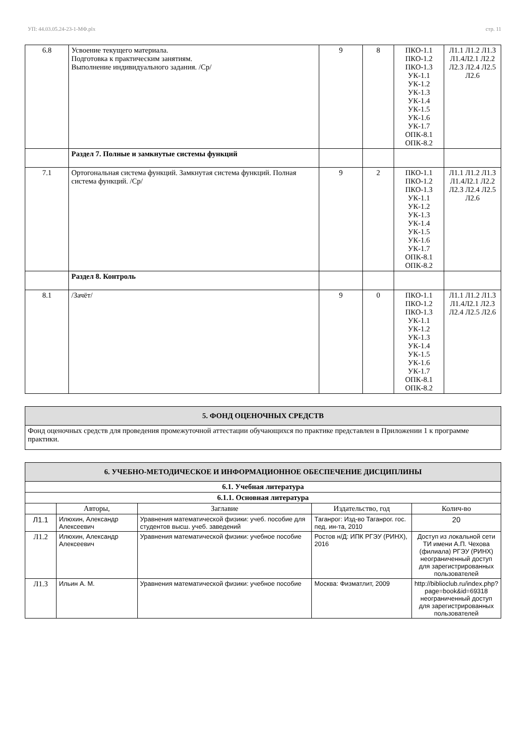УП: 44.03.05.24-23-1-МФ.plx стр. 11
| 6.8 | Усвоение текущего материала. Подготовка к практическим занятиям. Выполнение индивидуального задания. /Ср/ | 9 | 8 | ПКО-1.1 ПКО-1.2 ПКО-1.3 УК-1.1 УК-1.2 УК-1.3 УК-1.4 УК-1.5 УК-1.6 УК-1.7 ОПК-8.1 ОПК-8.2 | Л1.1 Л1.2 Л1.3 Л1.4Л2.1 Л2.2 Л2.3 Л2.4 Л2.5 Л2.6 |
| | Раздел 7. Полные и замкнутые системы функций | | | | |
| 7.1 | Ортогональная система функций. Замкнутая система функций. Полная система функций. /Ср/ | 9 | 2 | ПКО-1.1 ПКО-1.2 ПКО-1.3 УК-1.1 УК-1.2 УК-1.3 УК-1.4 УК-1.5 УК-1.6 УК-1.7 ОПК-8.1 ОПК-8.2 | Л1.1 Л1.2 Л1.3 Л1.4Л2.1 Л2.2 Л2.3 Л2.4 Л2.5 Л2.6 |
| | Раздел 8. Контроль | | | | |
| 8.1 | /Зачёт/ | 9 | 0 | ПКО-1.1 ПКО-1.2 ПКО-1.3 УК-1.1 УК-1.2 УК-1.3 УК-1.4 УК-1.5 УК-1.6 УК-1.7 ОПК-8.1 ОПК-8.2 | Л1.1 Л1.2 Л1.3 Л1.4Л2.1 Л2.3 Л2.4 Л2.5 Л2.6 |
| 5. ФОНД ОЦЕНОЧНЫХ СРЕДСТВ |
| Фонд оценочных средств для проведения промежуточной аттестации обучающихся по практике представлен в Приложении 1 к программе практики. |
| 6. УЧЕБНО-МЕТОДИЧЕСКОЕ И ИНФОРМАЦИОННОЕ ОБЕСПЕЧЕНИЕ ДИСЦИПЛИНЫ | | | | |
| 6.1. Учебная литература | | | | |
| 6.1.1. Основная литература | | | | |
| | Авторы, | Заглавие | Издательство, год | Колич-во |
| Л1.1 | Илюхин, Александр Алексеевич | Уравнения математической физики: учеб. пособие для студентов высш. учеб. заведений | Таганрог: Изд-во Таганрог. гос. пед. ин-та, 2010 | 20 |
| Л1.2 | Илюхин, Александр Алексеевич | Уравнения математической физики: учебное пособие | Ростов н/Д: ИПК РГЭУ (РИНХ), 2016 | Доступ из локальной сети ТИ имени А.П. Чехова (филиала) РГЭУ (РИНХ) неограниченный доступ для зарегистрированных пользователей |
| Л1.3 | Ильин А. М. | Уравнения математической физики: учебное пособие | Москва: Физматлит, 2009 | http://biblioclub.ru/index.php? page=book&id=69318 неограниченный доступ для зарегистрированных пользователей |